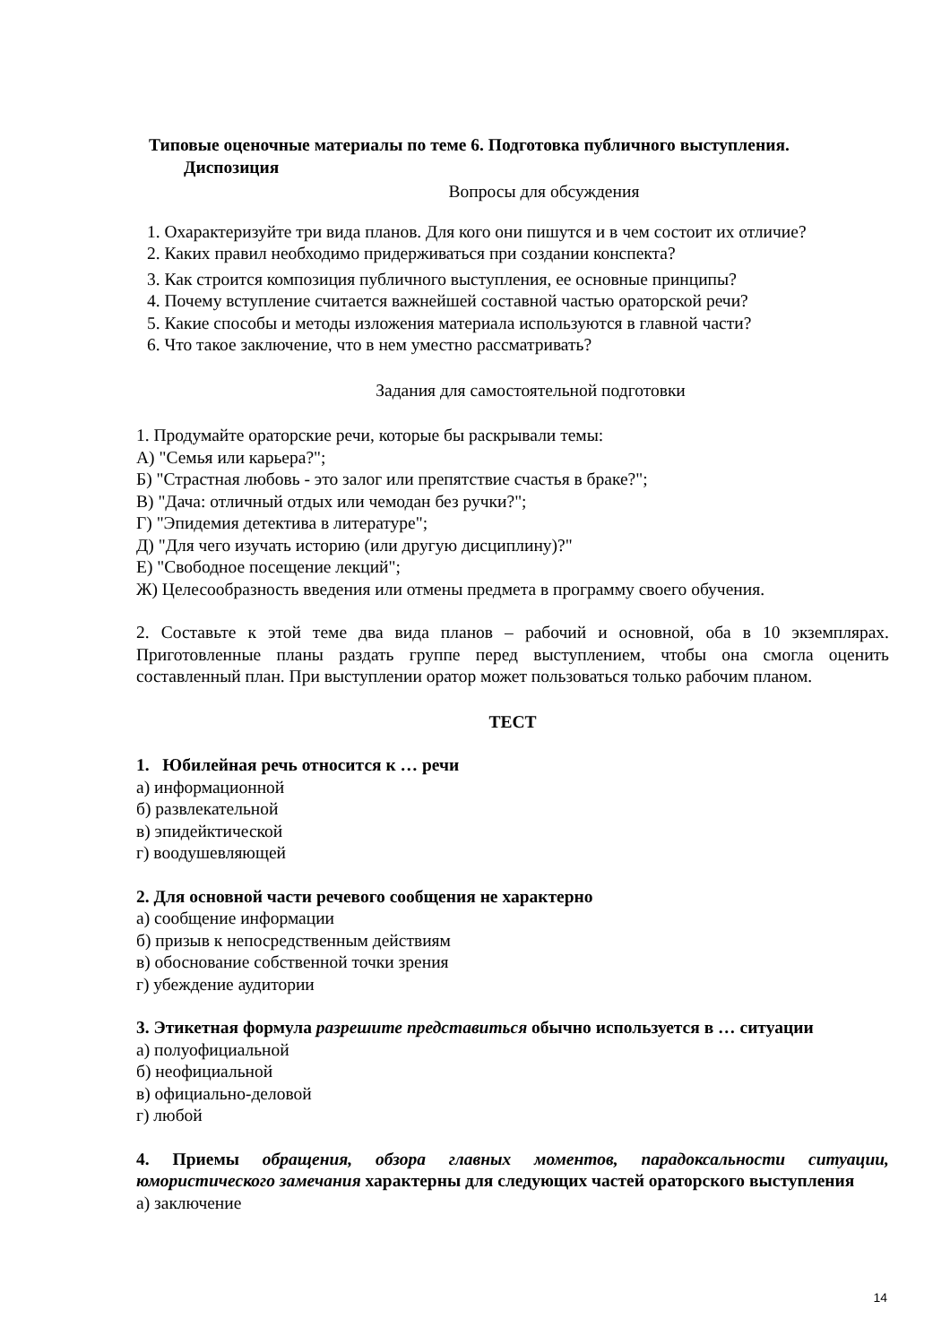Типовые оценочные материалы по теме 6. Подготовка публичного выступления.
Диспозиция
Вопросы для обсуждения
1. Охарактеризуйте три вида планов. Для кого они пишутся и в чем состоит их отличие?
2. Каких правил необходимо придерживаться при создании конспекта?
3. Как строится композиция публичного выступления, ее основные принципы?
4. Почему вступление считается важнейшей составной частью ораторской речи?
5. Какие способы и методы изложения материала используются в главной части?
6. Что такое заключение, что в нем уместно рассматривать?
Задания для самостоятельной подготовки
1. Продумайте ораторские речи, которые бы раскрывали темы:
А) "Семья или карьера?";
Б) "Страстная любовь - это залог или препятствие счастья в браке?";
В) "Дача: отличный отдых или чемодан без ручки?";
Г) "Эпидемия детектива в литературе";
Д) "Для чего изучать историю (или другую дисциплину)?"
Е) "Свободное посещение лекций";
Ж) Целесообразность введения или отмены предмета в программу своего обучения.
2. Составьте к этой теме два вида планов – рабочий и основной, оба в 10 экземплярах. Приготовленные планы раздать группе перед выступлением, чтобы она смогла оценить составленный план. При выступлении оратор может пользоваться только рабочим планом.
ТЕСТ
1. Юбилейная речь относится к … речи
а) информационной
б) развлекательной
в) эпидейктической
г) воодушевляющей
2. Для основной части речевого сообщения не характерно
а) сообщение информации
б) призыв к непосредственным действиям
в) обоснование собственной точки зрения
г) убеждение аудитории
3. Этикетная формула разрешите представиться обычно используется в … ситуации
а) полуофициальной
б) неофициальной
в) официально-деловой
г) любой
4. Приемы обращения, обзора главных моментов, парадоксальности ситуации, юмористического замечания характерны для следующих частей ораторского выступления
а) заключение
14